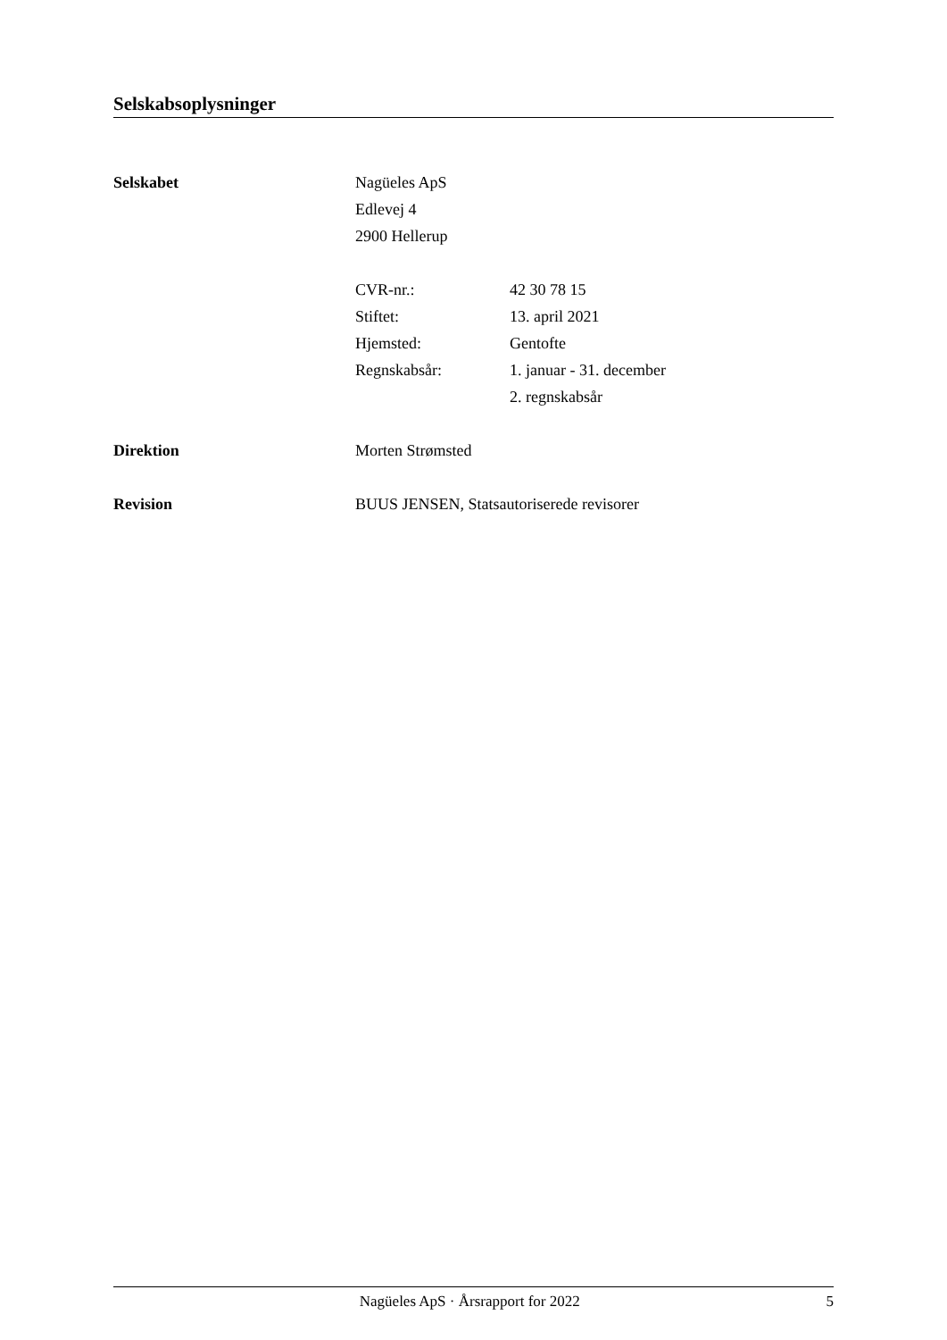Selskabsoplysninger
Selskabet Nagüeles ApS
Edlevej 4
2900 Hellerup
| CVR-nr.: | 42 30 78 15 |
| Stiftet: | 13. april 2021 |
| Hjemsted: | Gentofte |
| Regnskabsår: | 1. januar - 31. december 2. regnskabsår |
Direktion Morten Strømsted
Revision BUUS JENSEN, Statsautoriserede revisorer
Nagüeles ApS · Årsrapport for 2022 5